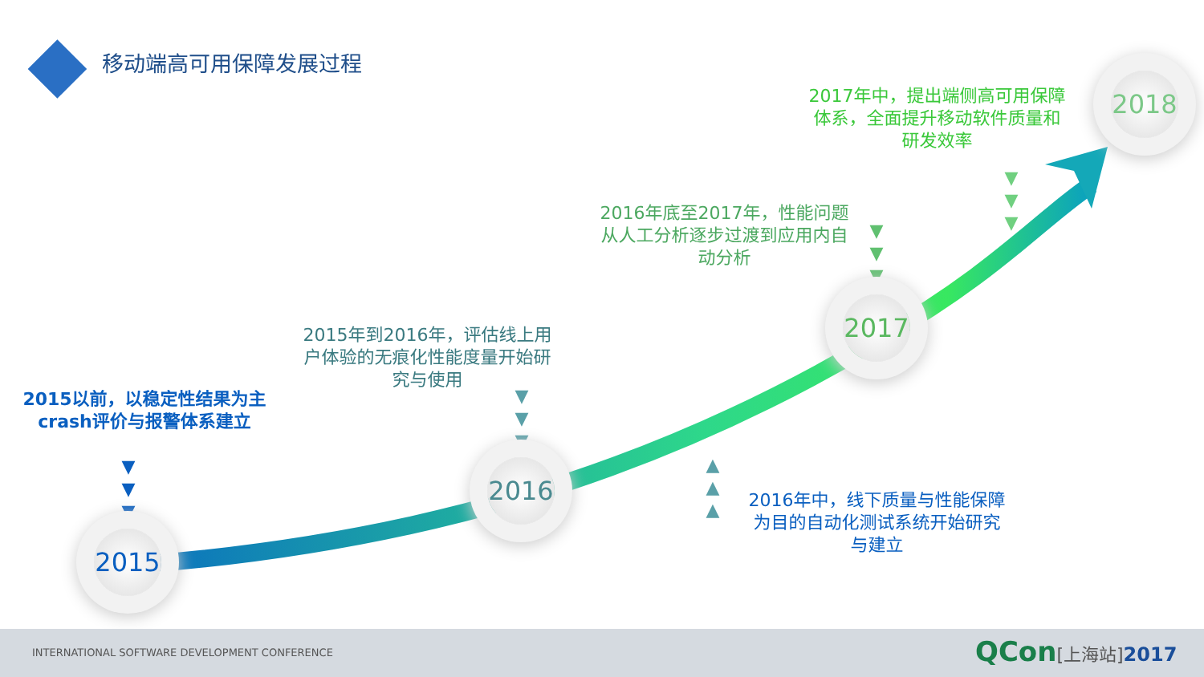移动端高可用保障发展过程
2015以前，以稳定性结果为主
crash评价与报警体系建立
▼
▼
▼
2015年到2016年，评估线上用户体验的无痕化性能度量开始研究与使用
▼
▼
▼
2016年底至2017年，性能问题从人工分析逐步过渡到应用内自动分析
▼
▼
▼
2017年中，提出端侧高可用保障体系，全面提升移动软件质量和研发效率
▼
▼
▼
▲
▲
▲
2016年中，线下质量与性能保障为目的自动化测试系统开始研究与建立
2015
2016
2017
2018
INTERNATIONAL SOFTWARE DEVELOPMENT CONFERENCE
QCon[上海站] 2017